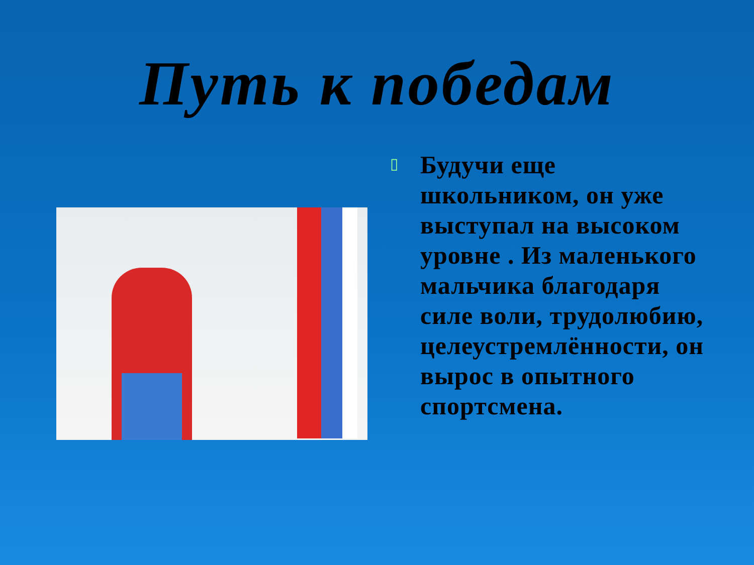Путь к победам
▯
Будучи еще школьником, он уже выступал на высоком уровне . Из маленького мальчика благодаря силе воли, трудолюбию, целеустремлённости, он вырос в опытного спортсмена.